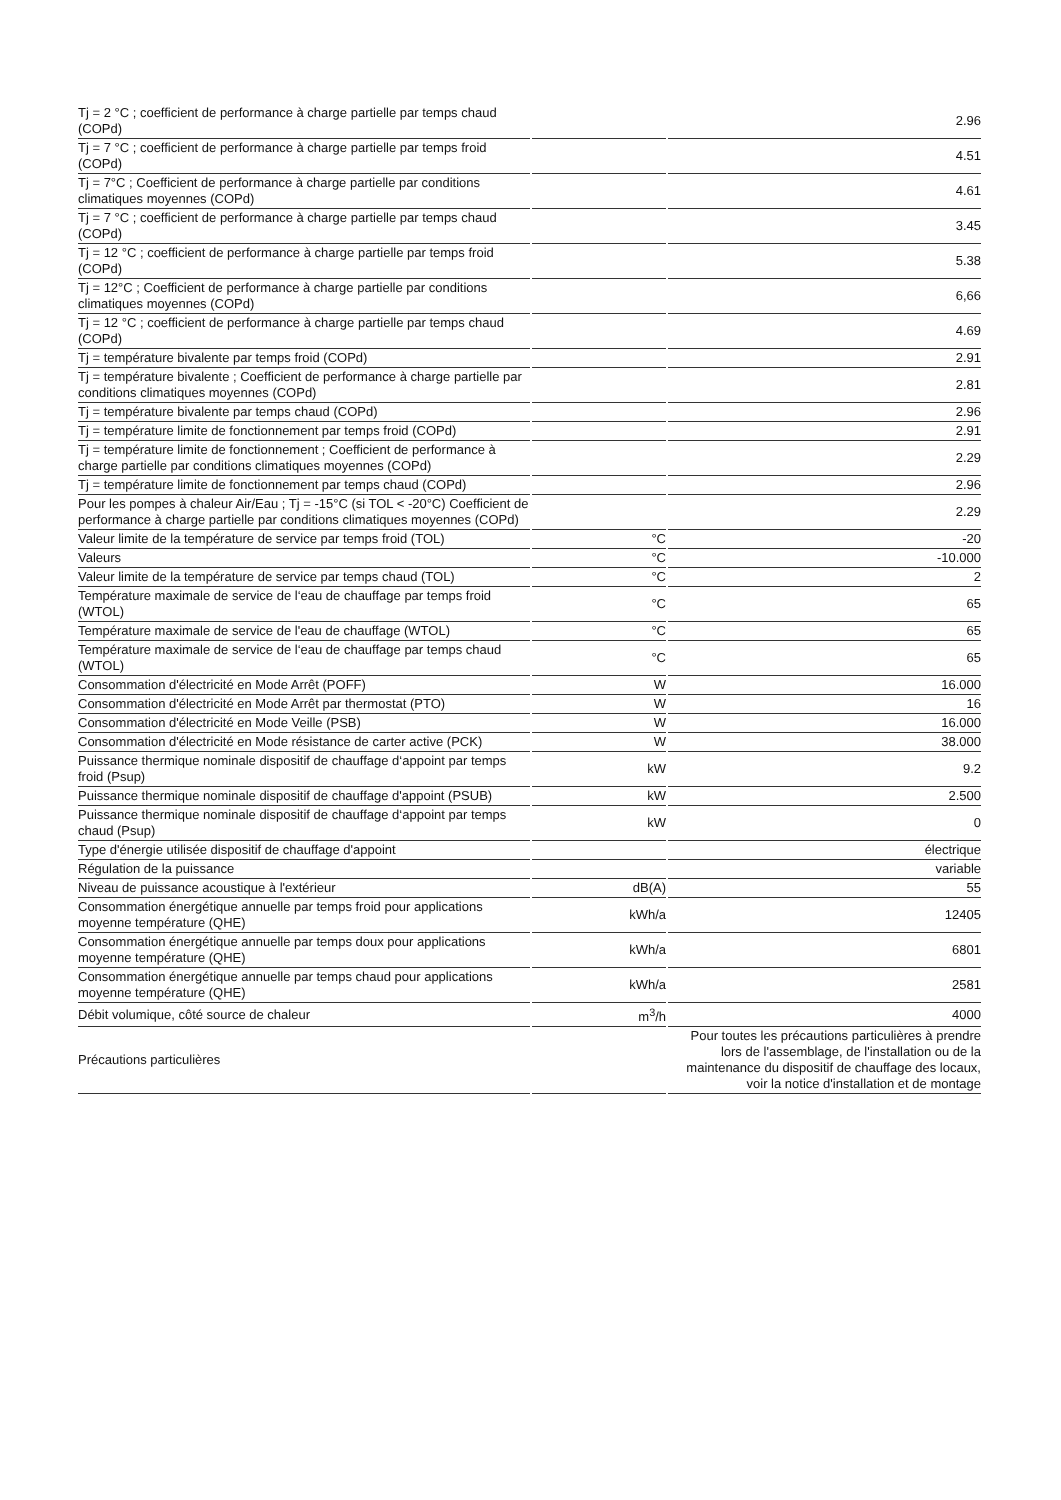| Tj = 2 °C ; coefficient de performance à charge partielle par temps chaud (COPd) | | 2.96 |
| Tj = 7 °C ; coefficient de performance à charge partielle par temps froid (COPd) | | 4.51 |
| Tj = 7°C ; Coefficient de performance à charge partielle par conditions climatiques moyennes (COPd) | | 4.61 |
| Tj = 7 °C ; coefficient de performance à charge partielle par temps chaud (COPd) | | 3.45 |
| Tj = 12 °C ; coefficient de performance à charge partielle par temps froid (COPd) | | 5.38 |
| Tj = 12°C ; Coefficient de performance à charge partielle par conditions climatiques moyennes (COPd) | | 6,66 |
| Tj = 12 °C ; coefficient de performance à charge partielle par temps chaud (COPd) | | 4.69 |
| Tj = température bivalente par temps froid (COPd) | | 2.91 |
| Tj = température bivalente ; Coefficient de performance à charge partielle par conditions climatiques moyennes (COPd) | | 2.81 |
| Tj = température bivalente par temps chaud (COPd) | | 2.96 |
| Tj = température limite de fonctionnement par temps froid (COPd) | | 2.91 |
| Tj = température limite de fonctionnement ; Coefficient de performance à charge partielle par conditions climatiques moyennes (COPd) | | 2.29 |
| Tj = température limite de fonctionnement par temps chaud (COPd) | | 2.96 |
| Pour les pompes à chaleur Air/Eau ; Tj = -15°C (si TOL < -20°C) Coefficient de performance à charge partielle par conditions climatiques moyennes (COPd) | | 2.29 |
| Valeur limite de la température de service par temps froid (TOL) | °C | -20 |
| Valeurs | °C | -10.000 |
| Valeur limite de la température de service par temps chaud (TOL) | °C | 2 |
| Température maximale de service de l‘eau de chauffage par temps froid (WTOL) | °C | 65 |
| Température maximale de service de l'eau de chauffage (WTOL) | °C | 65 |
| Température maximale de service de l‘eau de chauffage par temps chaud (WTOL) | °C | 65 |
| Consommation d'électricité en Mode Arrêt (POFF) | W | 16.000 |
| Consommation d'électricité en Mode Arrêt par thermostat (PTO) | W | 16 |
| Consommation d'électricité en Mode Veille (PSB) | W | 16.000 |
| Consommation d'électricité en Mode résistance de carter active (PCK) | W | 38.000 |
| Puissance thermique nominale dispositif de chauffage d‘appoint par temps froid (Psup) | kW | 9.2 |
| Puissance thermique nominale dispositif de chauffage d'appoint (PSUB) | kW | 2.500 |
| Puissance thermique nominale dispositif de chauffage d‘appoint par temps chaud (Psup) | kW | 0 |
| Type d'énergie utilisée dispositif de chauffage d'appoint | | électrique |
| Régulation de la puissance | | variable |
| Niveau de puissance acoustique à l'extérieur | dB(A) | 55 |
| Consommation énergétique annuelle par temps froid pour applications moyenne température (QHE) | kWh/a | 12405 |
| Consommation énergétique annuelle par temps doux pour applications moyenne température (QHE) | kWh/a | 6801 |
| Consommation énergétique annuelle par temps chaud pour applications moyenne température (QHE) | kWh/a | 2581 |
| Débit volumique, côté source de chaleur | m<sup>3</sup>/h | 4000 |
| Précautions particulières | | Pour toutes les précautions particulières à prendre lors de l'assemblage, de l'installation ou de la maintenance du dispositif de chauffage des locaux, voir la notice d'installation et de montage |